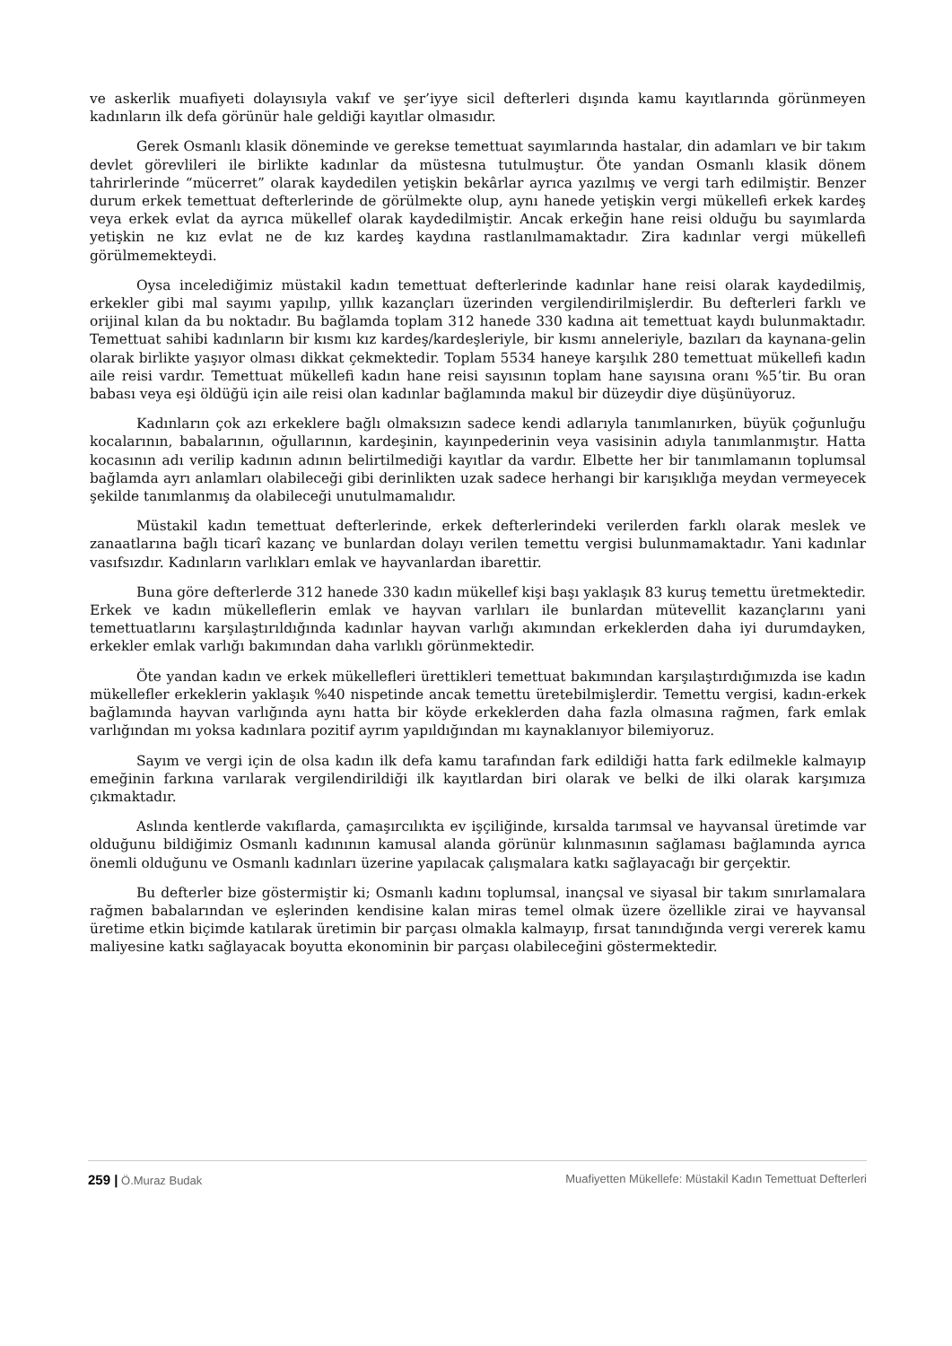ve askerlik muafiyeti dolayısıyla vakıf ve şer’iyye sicil defterleri dışında kamu kayıtlarında görünmeyen kadınların ilk defa görünür hale geldiği kayıtlar olmasıdır.
Gerek Osmanlı klasik döneminde ve gerekse temettuat sayımlarında hastalar, din adamları ve bir takım devlet görevlileri ile birlikte kadınlar da müstesna tutulmuştur. Öte yandan Osmanlı klasik dönem tahrirlerinde “mücerret” olarak kaydedilen yetişkin bekârlar ayrıca yazılmış ve vergi tarh edilmiştir. Benzer durum erkek temettuat defterlerinde de görülmekte olup, aynı hanede yetişkin vergi mükellefi erkek kardeş veya erkek evlat da ayrıca mükellef olarak kaydedilmiştir. Ancak erkeğin hane reisi olduğu bu sayımlarda yetişkin ne kız evlat ne de kız kardeş kaydına rastlanılmamaktadır. Zira kadınlar vergi mükellefi görülmemekteydi.
Oysa incelediğimiz müstakil kadın temettuat defterlerinde kadınlar hane reisi olarak kaydedilmiş, erkekler gibi mal sayımı yapılıp, yıllık kazançları üzerinden vergilendirilmişlerdir. Bu defterleri farklı ve orijinal kılan da bu noktadır. Bu bağlamda toplam 312 hanede 330 kadına ait temettuat kaydı bulunmaktadır. Temettuat sahibi kadınların bir kısmı kız kardeş/kardeşleriyle, bir kısmı anneleriyle, bazıları da kaynana-gelin olarak birlikte yaşıyor olması dikkat çekmektedir. Toplam 5534 haneye karşılık 280 temettuat mükellefi kadın aile reisi vardır. Temettuat mükellefi kadın hane reisi sayısının toplam hane sayısına oranı %5’tir. Bu oran babası veya eşi öldüğü için aile reisi olan kadınlar bağlamında makul bir düzeydir diye düşünüyoruz.
Kadınların çok azı erkeklere bağlı olmaksızın sadece kendi adlarıyla tanımlanırken, büyük çoğunluğu kocalarının, babalarının, oğullarının, kardeşinin, kayınpederinin veya vasisinin adıyla tanımlanmıştır. Hatta kocasının adı verilip kadının adının belirtilmediği kayıtlar da vardır. Elbette her bir tanımlamanın toplumsal bağlamda ayrı anlamları olabileceği gibi derinlikten uzak sadece herhangi bir karışıklığa meydan vermeyecek şekilde tanımlanmış da olabileceği unutulmamalıdır.
Müstakil kadın temettuat defterlerinde, erkek defterlerindeki verilerden farklı olarak meslek ve zanaatlarına bağlı ticarî kazanç ve bunlardan dolayı verilen temettu vergisi bulunmamaktadır. Yani kadınlar vasıfsızdır. Kadınların varlıkları emlak ve hayvanlardan ibarettir.
Buna göre defterlerde 312 hanede 330 kadın mükellef kişi başı yaklaşık 83 kuruş temettu üretmektedir. Erkek ve kadın mükelleflerin emlak ve hayvan varlıları ile bunlardan mütevellit kazançlarını yani temettuatlarını karşılaştırıldığında kadınlar hayvan varlığı akımından erkeklerden daha iyi durumdayken, erkekler emlak varlığı bakımından daha varlıklı görünmektedir.
Öte yandan kadın ve erkek mükellefleri ürettikleri temettuat bakımından karşılaştırdığımızda ise kadın mükellefler erkeklerin yaklaşık %40 nispetinde ancak temettu üretebilmişlerdir. Temettu vergisi, kadın-erkek bağlamında hayvan varlığında aynı hatta bir köyde erkeklerden daha fazla olmasına rağmen, fark emlak varlığından mı yoksa kadınlara pozitif ayrım yapıldığından mı kaynaklanıyor bilemiyoruz.
Sayım ve vergi için de olsa kadın ilk defa kamu tarafından fark edildiği hatta fark edilmekle kalmayıp emeğinin farkına varılarak vergilendirildiği ilk kayıtlardan biri olarak ve belki de ilki olarak karşımıza çıkmaktadır.
Aslında kentlerde vakıflarda, çamaşırcılıkta ev işçiliğinde, kırsalda tarımsal ve hayvansal üretimde var olduğunu bildiğimiz Osmanlı kadınının kamusal alanda görünür kılınmasının sağlaması bağlamında ayrıca önemli olduğunu ve Osmanlı kadınları üzerine yapılacak çalışmalara katkı sağlayacağı bir gerçektir.
Bu defterler bize göstermiştir ki; Osmanlı kadını toplumsal, inançsal ve siyasal bir takım sınırlamalara rağmen babalarından ve eşlerinden kendisine kalan miras temel olmak üzere özellikle zirai ve hayvansal üretime etkin biçimde katılarak üretimin bir parçası olmakla kalmayıp, fırsat tanındığında vergi vererek kamu maliyesine katkı sağlayacak boyutta ekonominin bir parçası olabileceğini göstermektedir.
259 | Ö.Muraz Budak Muafiyetten Mükellefe: Müstakil Kadın Temettuat Defterleri